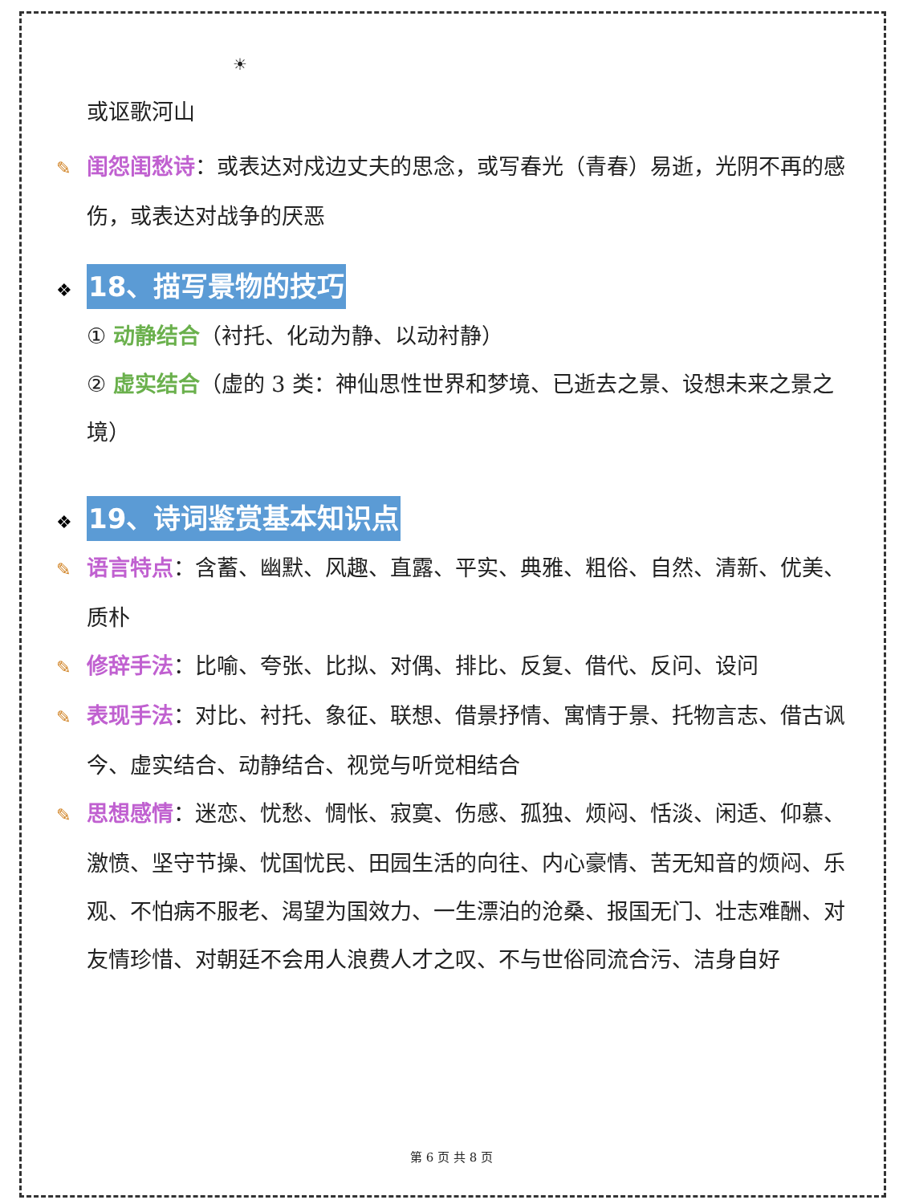☀
或讴歌河山
✎ 闺怨闺愁诗：或表达对戍边丈夫的思念，或写春光（青春）易逝，光阴不再的感伤，或表达对战争的厌恶
❖ 18、描写景物的技巧
① 动静结合（衬托、化动为静、以动衬静）
② 虚实结合（虚的 3 类：神仙思性世界和梦境、已逝去之景、设想未来之景之境）
❖ 19、诗词鉴赏基本知识点
✎ 语言特点：含蓄、幽默、风趣、直露、平实、典雅、粗俗、自然、清新、优美、质朴
✎ 修辞手法：比喻、夸张、比拟、对偶、排比、反复、借代、反问、设问
✎ 表现手法：对比、衬托、象征、联想、借景抒情、寓情于景、托物言志、借古讽今、虚实结合、动静结合、视觉与听觉相结合
✎ 思想感情：迷恋、忧愁、惆怅、寂寞、伤感、孤独、烦闷、恬淡、闲适、仰慕、激愤、坚守节操、忧国忧民、田园生活的向往、内心豪情、苦无知音的烦闷、乐观、不怕病不服老、渴望为国效力、一生漂泊的沧桑、报国无门、壮志难酬、对友情珍惜、对朝廷不会用人浪费人才之叹、不与世俗同流合污、洁身自好
第 6 页 共 8 页